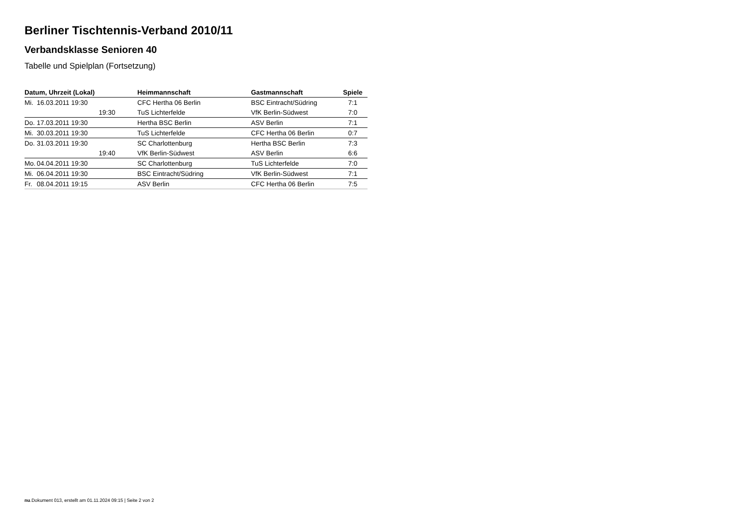Berliner Tischtennis-Verband 2010/11
Verbandsklasse Senioren 40
Tabelle und Spielplan (Fortsetzung)
| Datum, Uhrzeit (Lokal) | | Heimmannschaft | Gastmannschaft | Spiele |
| --- | --- | --- | --- | --- |
| Mi. | 16.03.2011 19:30 | CFC Hertha 06 Berlin | BSC Eintracht/Südring | 7:1 |
| | 19:30 | TuS Lichterfelde | VfK Berlin-Südwest | 7:0 |
| Do. | 17.03.2011 19:30 | Hertha BSC Berlin | ASV Berlin | 7:1 |
| Mi. | 30.03.2011 19:30 | TuS Lichterfelde | CFC Hertha 06 Berlin | 0:7 |
| Do. | 31.03.2011 19:30 | SC Charlottenburg | Hertha BSC Berlin | 7:3 |
| | 19:40 | VfK Berlin-Südwest | ASV Berlin | 6:6 |
| Mo. | 04.04.2011 19:30 | SC Charlottenburg | TuS Lichterfelde | 7:0 |
| Mi. | 06.04.2011 19:30 | BSC Eintracht/Südring | VfK Berlin-Südwest | 7:1 |
| Fr. | 08.04.2011 19:15 | ASV Berlin | CFC Hertha 06 Berlin | 7:5 |
nu.Dokument 013, erstellt am 01.11.2024 09:15 | Seite 2 von 2